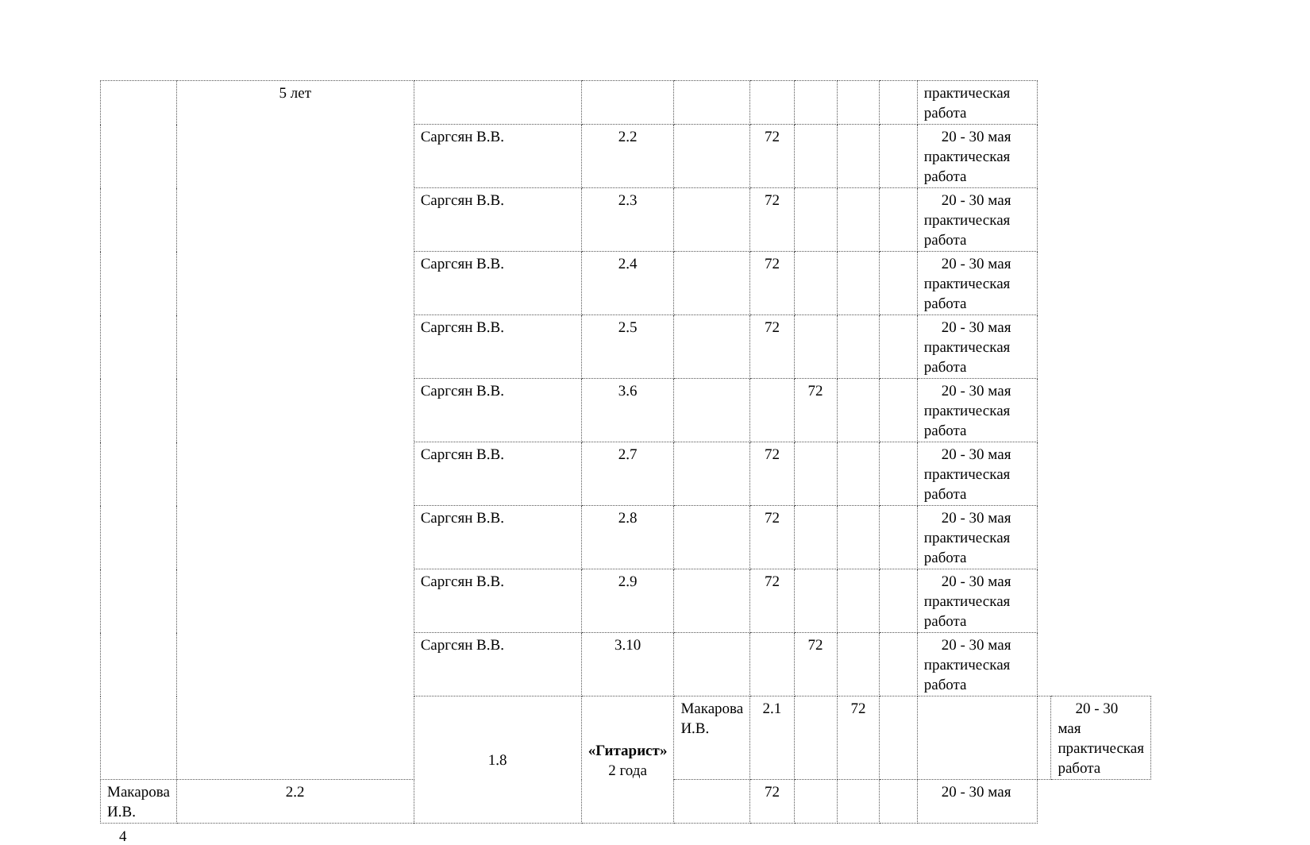| | 5 лет | | | | | | | | практическая работа | | |
| | | Саргсян В.В. | 2.2 | | 72 | | | | 20 - 30 мая практическая работа | | |
| | | Саргсян В.В. | 2.3 | | 72 | | | | 20 - 30 мая практическая работа | | |
| | | Саргсян В.В. | 2.4 | | 72 | | | | 20 - 30 мая практическая работа | | |
| | | Саргсян В.В. | 2.5 | | 72 | | | | 20 - 30 мая практическая работа | | |
| | | Саргсян В.В. | 3.6 | | | 72 | | | 20 - 30 мая практическая работа | | |
| | | Саргсян В.В. | 2.7 | | 72 | | | | 20 - 30 мая практическая работа | | |
| | | Саргсян В.В. | 2.8 | | 72 | | | | 20 - 30 мая практическая работа | | |
| | | Саргсян В.В. | 2.9 | | 72 | | | | 20 - 30 мая практическая работа | | |
| | | Саргсян В.В. | 3.10 | | | 72 | | | 20 - 30 мая практическая работа | | |
| | | 1.8 | «Гитарист» 2 года | Макарова И.В. | 2.1 | | 72 | | | | 20 - 30 мая практическая работа |
| Макарова И.В. | 2.2 | | | | 72 | | | | 20 - 30 мая | | |
4